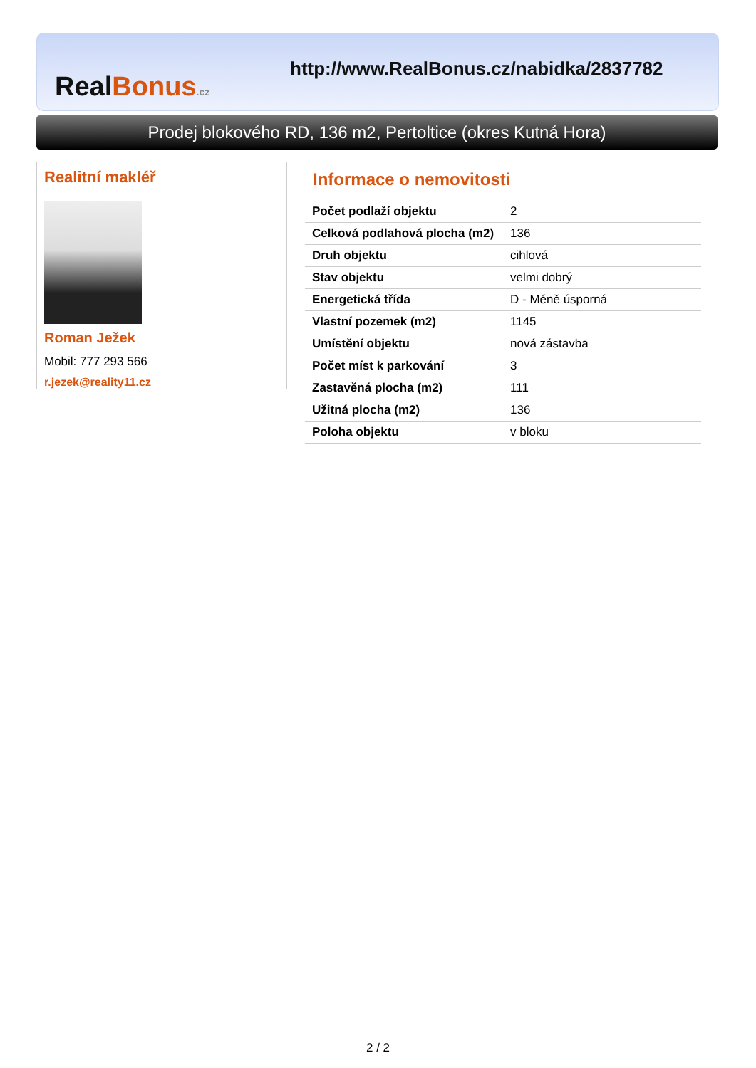Real Bonus.cz
http://www.RealBonus.cz/nabidka/2837782
Prodej blokového RD, 136 m2, Pertoltice (okres Kutná Hora)
Realitní makléř
Roman Ježek
Mobil: 777 293 566
r.jezek@reality11.cz
Informace o nemovitosti
| Počet podlaží objektu | 2 |
| Celková podlahová plocha (m2) | 136 |
| Druh objektu | cihlová |
| Stav objektu | velmi dobrý |
| Energetická třída | D - Méně úsporná |
| Vlastní pozemek (m2) | 1145 |
| Umístění objektu | nová zástavba |
| Počet míst k parkování | 3 |
| Zastavěná plocha (m2) | 111 |
| Užitná plocha (m2) | 136 |
| Poloha objektu | v bloku |
2 / 2